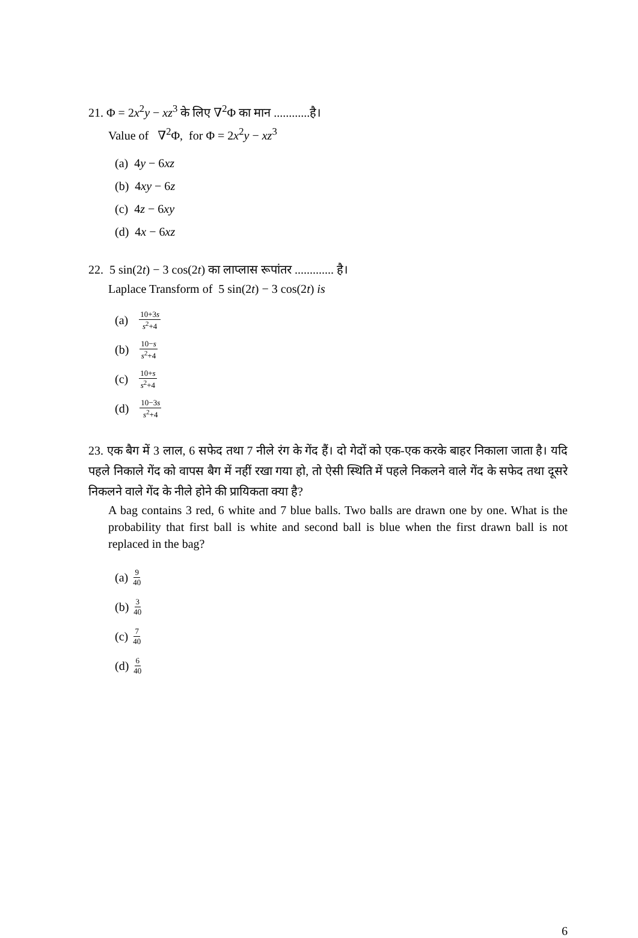21. Φ = 2x<sup>2</sup>y − xz<sup>3</sup> के लिए ∇<sup>2</sup>Φ का मान ............है।
Value of ∇<sup>2</sup>Φ, for Φ = 2x<sup>2</sup>y − xz<sup>3</sup>
(a) 4y − 6xz
(b) 4xy − 6z
(c) 4z − 6xy
(d) 4x − 6xz
22. 5 sin(2t) − 3 cos(2t) का लाप्लास रूपांतर ............. है।
Laplace Transform of 5 sin(2t) − 3 cos(2t) is
(a) 10+3s s<sup>2</sup>+4
(b) 10−s s<sup>2</sup>+4
(c) 10+s s<sup>2</sup>+4
(d) 10−3s s<sup>2</sup>+4
23. एक बैग में 3 लाल, 6 सफेद तथा 7 नीले रंग के गेंद हैं। दो गेदों को एक-एक करके बाहर निकाला जाता है। यदि पहले निकाले गेंद को वापस बैग में नहीं रखा गया हो, तो ऐसी स्थिति में पहले निकलने वाले गेंद के सफेद तथा दूसरे निकलने वाले गेंद के नीले होने की प्रायिकता क्या है?
A bag contains 3 red, 6 white and 7 blue balls. Two balls are drawn one by one. What is the probability that first ball is white and second ball is blue when the first drawn ball is not replaced in the bag?
(a) 9 40
(b) 3 40
(c) 7 40
(d) 6 40
6